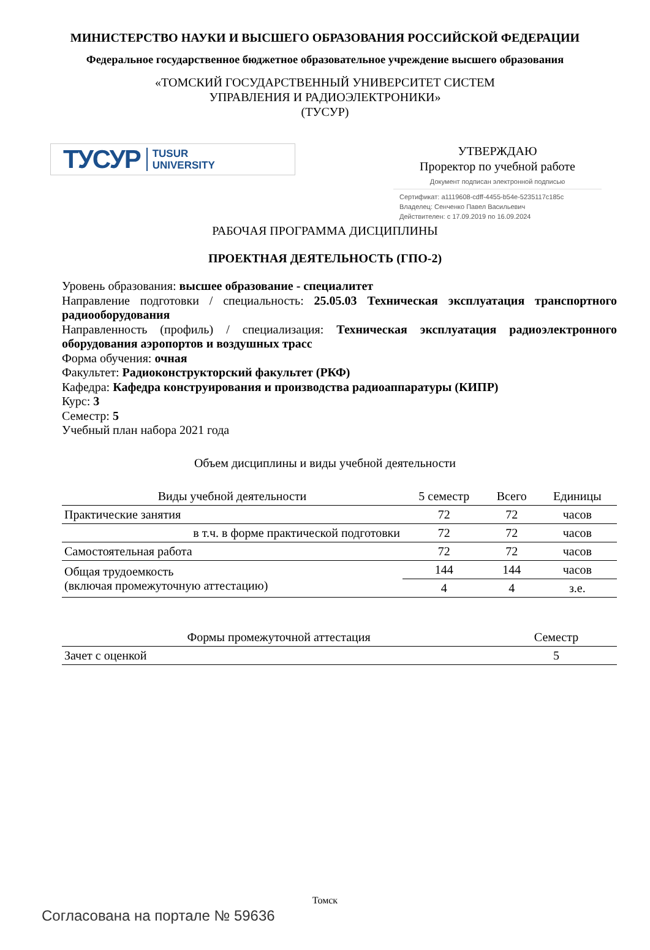МИНИСТЕРСТВО НАУКИ И ВЫСШЕГО ОБРАЗОВАНИЯ РОССИЙСКОЙ ФЕДЕРАЦИИ
Федеральное государственное бюджетное образовательное учреждение высшего образования
«ТОМСКИЙ ГОСУДАРСТВЕННЫЙ УНИВЕРСИТЕТ СИСТЕМ
УПРАВЛЕНИЯ И РАДИОЭЛЕКТРОНИКИ»
(ТУСУР)
ТУСУР TUSUR
UNIVERSITY
УТВЕРЖДАЮ
Проректор по учебной работе
Документ подписан электронной подписью
Сертификат: a1119608-cdff-4455-b54e-5235117c185c
Владелец: Сенченко Павел Васильевич
Действителен: с 17.09.2019 по 16.09.2024
РАБОЧАЯ ПРОГРАММА ДИСЦИПЛИНЫ
ПРОЕКТНАЯ ДЕЯТЕЛЬНОСТЬ (ГПО-2)
Уровень образования: высшее образование - специалитет
Направление подготовки / специальность: 25.05.03 Техническая эксплуатация транспортного радиооборудования
Направленность (профиль) / специализация: Техническая эксплуатация радиоэлектронного оборудования аэропортов и воздушных трасс
Форма обучения: очная
Факультет: Радиоконструкторский факультет (РКФ)
Кафедра: Кафедра конструирования и производства радиоаппаратуры (КИПР)
Курс: 3
Семестр: 5
Учебный план набора 2021 года
Объем дисциплины и виды учебной деятельности
| Виды учебной деятельности | 5 семестр | Всего | Единицы |
| --- | --- | --- | --- |
| Практические занятия | 72 | 72 | часов |
| в т.ч. в форме практической подготовки | 72 | 72 | часов |
| Самостоятельная работа | 72 | 72 | часов |
| Общая трудоемкость (включая промежуточную аттестацию) | 144 | 144 | часов |
| | 4 | 4 | з.е. |
| Формы промежуточной аттестация | Семестр |
| --- | --- |
| Зачет с оценкой | 5 |
Томск
Согласована на портале № 59636